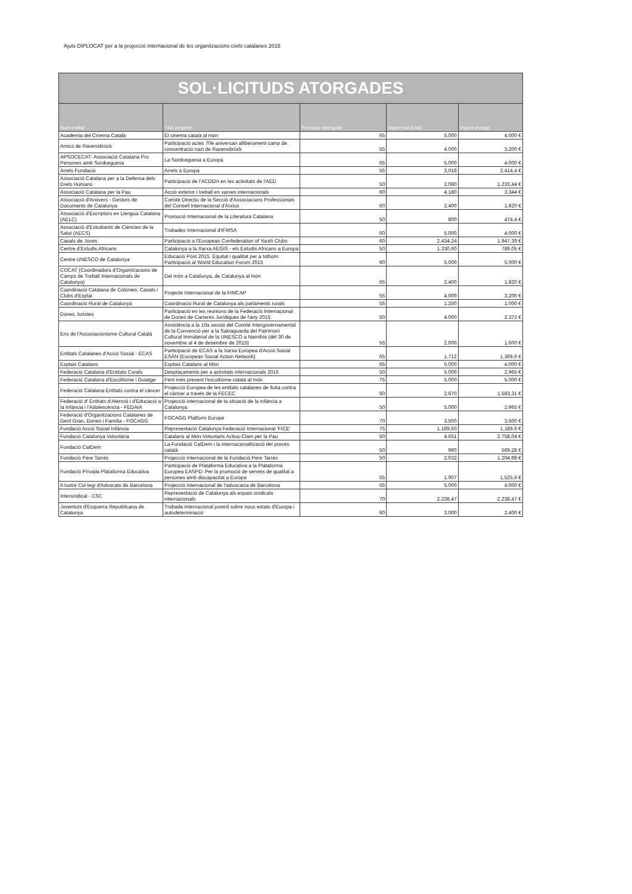Ajuts DIPLOCAT per a la projecció internacional de les organitzacions civils catalanes 2015
| SOL·LICITUDS ATORGADES | | | | |
| Nom entitat | Títol projecte | Puntació obtinguda | Import sol·licitat | Import atorgat |
| Acadèmia del Cinema Català | El cinema català al món | 65 | 5.000 | 4.000 € |
| Amics de Ravensbrück | Participació actes 70è aniversari alliberament camp de concentració nazi de Ravensbrück | 55 | 4.000 | 3.200 € |
| APSOCECAT- Associació Catalana Pro Persones amb Sordceguesa | La Sordceguesa a Europa | 65 | 5.000 | 4.000 € |
| Arrels Fundació | Arrels a Europa | 55 | 3.018 | 2.414,4 € |
| Associació Catalana per a la Defensa dels Drets Humans | Participació de l'ACDDH en les activitats de l'AED | 50 | 2.080 | 1.233,44 € |
| Associació Catalana per la Pau | Acció exterior i treball en xarxes internacionals | 60 | 4.180 | 3.344 € |
| Associació d'Arxivers - Gestors de Documents de Catalunya | Comitè Directiu de la Secció d'Associacions Professionals del Consell Internacional d'Arxius | 60 | 2.400 | 1.920 € |
| Associació d'Escriptors en Llengua Catalana (AELC) | Promoció Internacional de la Literatura Catalana | 50 | 800 | 474,4 € |
| Associació d'Estudiants de Ciències de la Salut (AECS) | Trobades Internacional d'IFMSA | 60 | 5.000 | 4.000 € |
| Casals de Joves | Participació a l'European Confederation of Youth Clubs | 60 | 2.434,24 | 1.947,39 € |
| Centre d'Estudis Africans | Catalunya a la Xarxa AEGIS - els Estudis Africans a Europa | 50 | 1.330,60 | 789,05 € |
| Centre UNESCO de Catalunya | Educació Post 2015. Equitat i qualitat per a tothom: Participació al World Education Forum 2015 | 90 | 5.000 | 5.000 € |
| COCAT (Coordinadora d'Organitzacions de Camps de Treball Internacionals de Catalunya) | Del món a Catalunya, de Catalunya al món | 65 | 2.400 | 1.920 € |
| Coordinació Catalana de Colònies, Casals i Clubs d'Esplai | Projecte Internacional de la FIMCAP | 55 | 4.000 | 3.200 € |
| Coordinació Rural de Catalunya | Coordinació Rural de Catalunya als parlaments rurals | 55 | 1.250 | 1.000 € |
| Dones Juristes | Participació en les reunions de la Federació Internacional de Dones de Carreres Jurídiques de l'any 2015 | 50 | 4.000 | 2.372 € |
| Ens de l'Associacionisme Cultural Català | Assistència a la 10a sessió del Comitè Intergovernamental de la Convenció per a la Salvaguarda del Patrimoni Cultural Immaterial de la UNESCO a Namíbia (del 30 de novembre al 4 de desembre de 2015) | 55 | 2.000 | 1.600 € |
| Entitats Catalanes d'Acció Social - ECAS | Participació de ECAS a la Xarxa Europea d'Acció Social ESAN (European Social Action Network) | 65 | 1.712 | 1.369,6 € |
| Esplais Catalans | Esplais Catalans al Món | 65 | 5.000 | 4.000 € |
| Federació Catalana d'Entitats Corals | Desplaçaments per a activitats internacionals 2015 | 50 | 5.000 | 2.965 € |
| Federació Catalana d'Escoltisme i Guiatge | Fent més present l'escoltisme català al món | 75 | 5.000 | 5.000 € |
| Federació Catalana Entitats contra el càncer | Projecció Europea de les entitats catalanes de lluita contra el càncer a través de la FECEC | 50 | 2.670 | 1.583,31 € |
| Federació d' Entitats d'Atenció i d'Educació a la Infància i l'Adolescència - FEDAIA | Projecció internacional de la situació de la infància a Catalunya | 50 | 5.000 | 2.965 € |
| Federació d'Organitzacions Catalanes de Gent Gran, Dones i Família - FOCAGG | FOCAGG Platform Europe | 70 | 3.500 | 3.500 € |
| Fundació Acció Social Infància | Representació Catalunya Federació Internacional 'FICE' | 75 | 1.189,60 | 1.189,6 € |
| Fundació Catalunya Voluntària | Catalans al Món-Voluntaris Actius-Clam per la Pau | 50 | 4.651 | 2.758,04 € |
| Fundació CatDem | La Fundació CatDem i la internacionalització del procés català | 50 | 960 | 569,28 € |
| Fundació Pere Tarrés | Projecció Internacional de la Fundació Pere Tarrés | 50 | 2.032 | 1.204,98 € |
| Fundació Privada Plataforma Educativa | Participació de Plataforma Educativa a la Plataforma Europea EASPD: Per la promoció de serveis de qualitat a persones amb discapacitat a Europa | 55 | 1.907 | 1.525,6 € |
| Il·lustre Col·legi d'Advocats de Barcelona | Projecció internacional de l'advocacia de Barcelona | 55 | 5.000 | 4.000 € |
| Intersindical - CSC | Representació de Catalunya als espais sindicals internacionals | 70 | 2.238,47 | 2.238,47 € |
| Joventuts d'Esquerra Republicana de Catalunya | Trobada internacional juvenil sobre nous estats d'Europa i autodeterminació | 60 | 3.000 | 2.400 € |